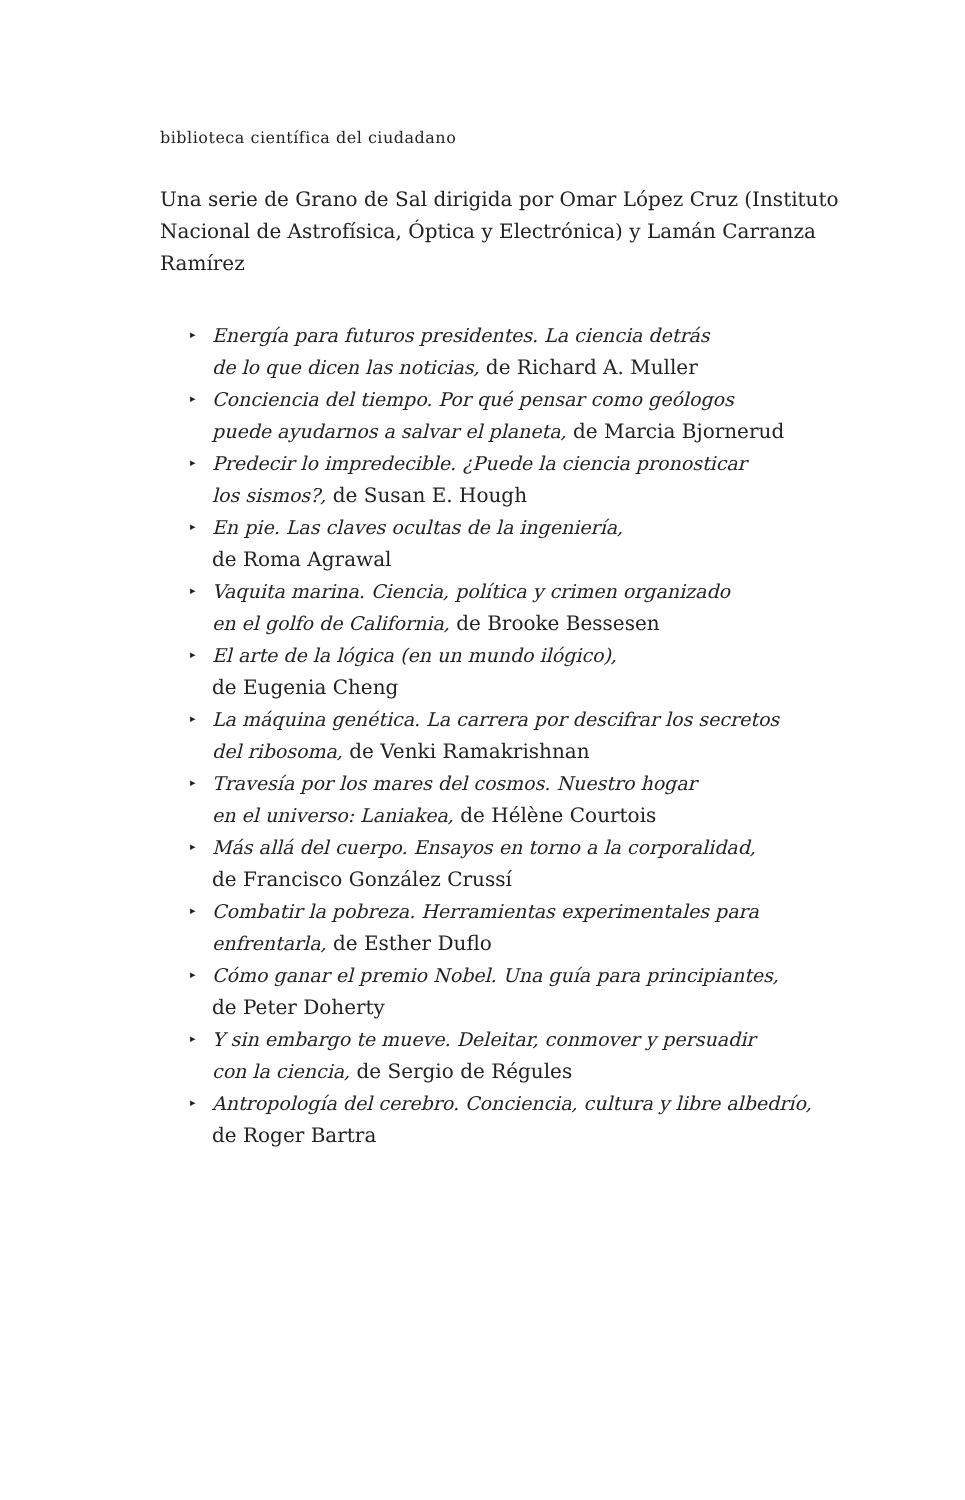biblioteca científica del ciudadano
Una serie de Grano de Sal dirigida por Omar López Cruz (Instituto Nacional de Astrofísica, Óptica y Electrónica) y Lamán Carranza Ramírez
▸ Energía para futuros presidentes. La ciencia detrás
de lo que dicen las noticias, de Richard A. Muller
▸ Conciencia del tiempo. Por qué pensar como geólogos
puede ayudarnos a salvar el planeta, de Marcia Bjornerud
▸ Predecir lo impredecible. ¿Puede la ciencia pronosticar
los sismos?, de Susan E. Hough
▸ En pie. Las claves ocultas de la ingeniería,
de Roma Agrawal
▸ Vaquita marina. Ciencia, política y crimen organizado
en el golfo de California, de Brooke Bessesen
▸ El arte de la lógica (en un mundo ilógico),
de Eugenia Cheng
▸ La máquina genética. La carrera por descifrar los secretos
del ribosoma, de Venki Ramakrishnan
▸ Travesía por los mares del cosmos. Nuestro hogar
en el universo: Laniakea, de Hélène Courtois
▸ Más allá del cuerpo. Ensayos en torno a la corporalidad,
de Francisco González Crussí
▸ Combatir la pobreza. Herramientas experimentales para
enfrentarla, de Esther Duflo
▸ Cómo ganar el premio Nobel. Una guía para principiantes,
de Peter Doherty
▸ Y sin embargo te mueve. Deleitar, conmover y persuadir
con la ciencia, de Sergio de Régules
▸ Antropología del cerebro. Conciencia, cultura y libre albedrío,
de Roger Bartra